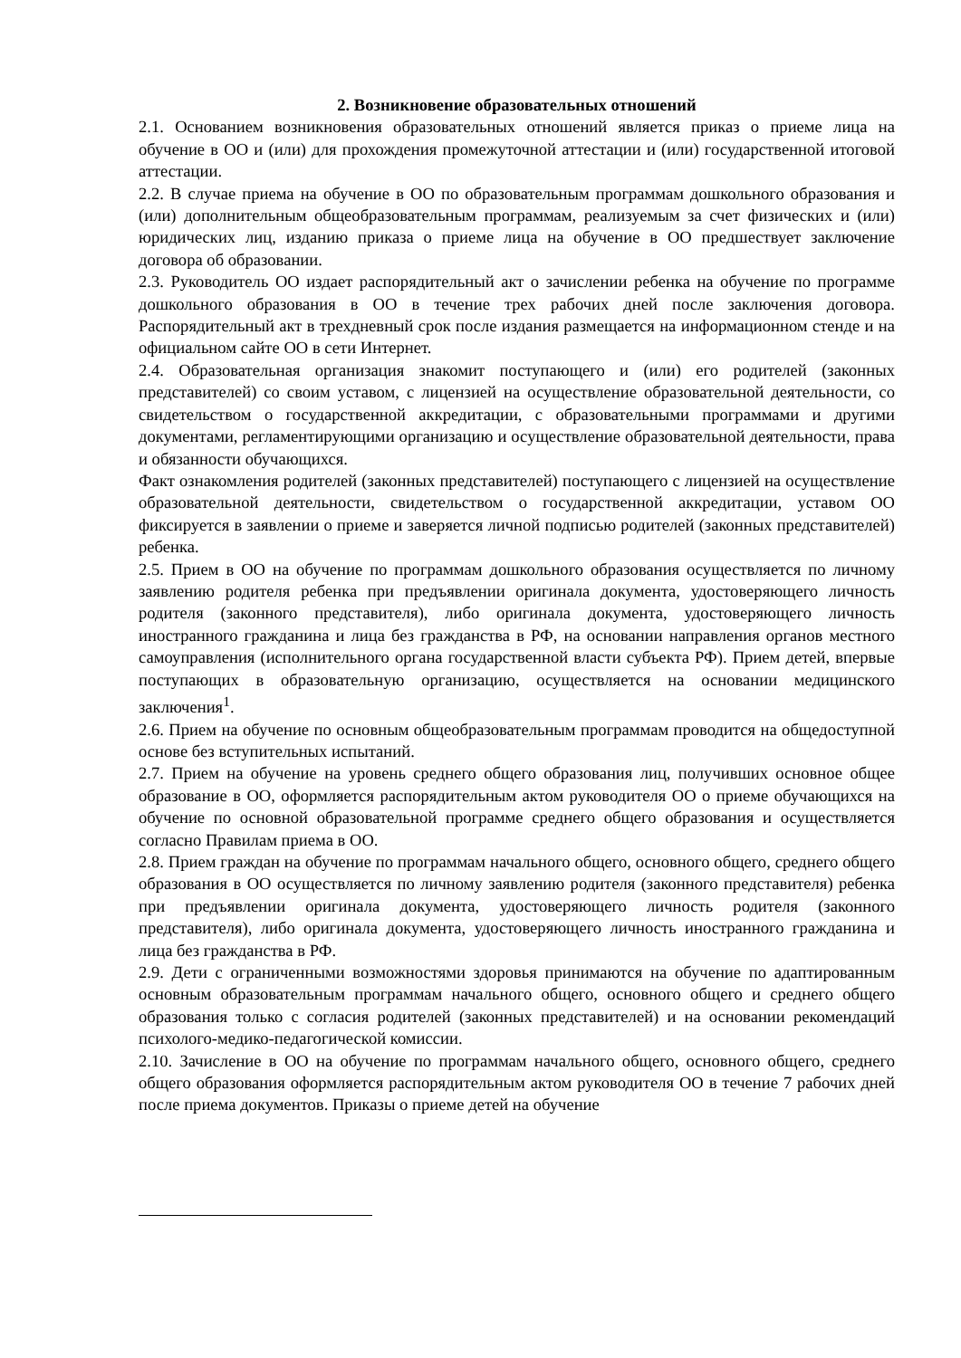2. Возникновение образовательных отношений
2.1. Основанием возникновения образовательных отношений является приказ о приеме лица на обучение в ОО и (или) для прохождения промежуточной аттестации и (или) государственной итоговой аттестации.
2.2. В случае приема на обучение в ОО по образовательным программам дошкольного образования и (или) дополнительным общеобразовательным программам, реализуемым за счет физических и (или) юридических лиц, изданию приказа о приеме лица на обучение в ОО предшествует заключение договора об образовании.
2.3. Руководитель ОО издает распорядительный акт о зачислении ребенка на обучение по программе дошкольного образования в ОО в течение трех рабочих дней после заключения договора. Распорядительный акт в трехдневный срок после издания размещается на информационном стенде и на официальном сайте ОО в сети Интернет.
2.4. Образовательная организация знакомит поступающего и (или) его родителей (законных представителей) со своим уставом, с лицензией на осуществление образовательной деятельности, со свидетельством о государственной аккредитации, с образовательными программами и другими документами, регламентирующими организацию и осуществление образовательной деятельности, права и обязанности обучающихся.
Факт ознакомления родителей (законных представителей) поступающего с лицензией на осуществление образовательной деятельности, свидетельством о государственной аккредитации, уставом ОО фиксируется в заявлении о приеме и заверяется личной подписью родителей (законных представителей) ребенка.
2.5. Прием в ОО на обучение по программам дошкольного образования осуществляется по личному заявлению родителя ребенка при предъявлении оригинала документа, удостоверяющего личность родителя (законного представителя), либо оригинала документа, удостоверяющего личность иностранного гражданина и лица без гражданства в РФ, на основании направления органов местного самоуправления (исполнительного органа государственной власти субъекта РФ). Прием детей, впервые поступающих в образовательную организацию, осуществляется на основании медицинского заключения<sup>1</sup>.
2.6. Прием на обучение по основным общеобразовательным программам проводится на общедоступной основе без вступительных испытаний.
2.7. Прием на обучение на уровень среднего общего образования лиц, получивших основное общее образование в ОО, оформляется распорядительным актом руководителя ОО о приеме обучающихся на обучение по основной образовательной программе среднего общего образования и осуществляется согласно Правилам приема в ОО.
2.8. Прием граждан на обучение по программам начального общего, основного общего, среднего общего образования в ОО осуществляется по личному заявлению родителя (законного представителя) ребенка при предъявлении оригинала документа, удостоверяющего личность родителя (законного представителя), либо оригинала документа, удостоверяющего личность иностранного гражданина и лица без гражданства в РФ.
2.9. Дети с ограниченными возможностями здоровья принимаются на обучение по адаптированным основным образовательным программам начального общего, основного общего и среднего общего образования только с согласия родителей (законных представителей) и на основании рекомендаций психолого-медико-педагогической комиссии.
2.10. Зачисление в ОО на обучение по программам начального общего, основного общего, среднего общего образования оформляется распорядительным актом руководителя ОО в течение 7 рабочих дней после приема документов. Приказы о приеме детей на обучение